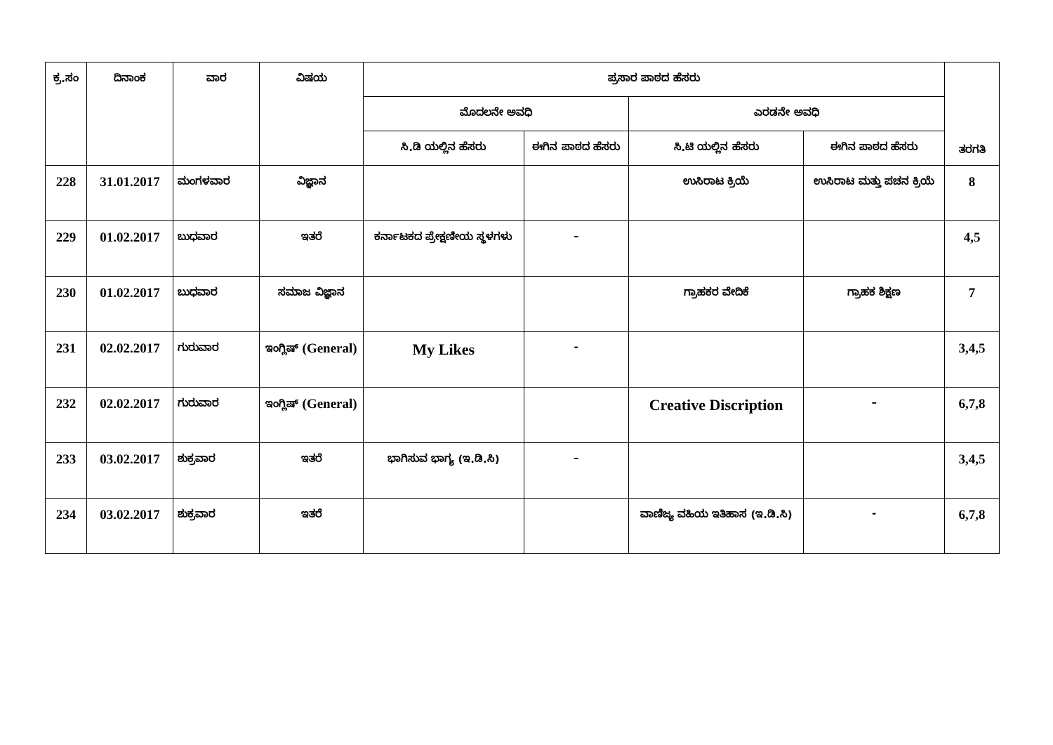| ಕ್ರ.ಸಂ | ದಿನಾಂಕ | ವಾರ | ವಿಷಯ | ಪ್ರಸಾರ ಪಾಠದ ಹೆಸರು | | | | ತರಗತಿ |
| --- | --- | --- | --- | --- | --- | --- | --- | --- |
| | | | | ಮೊದಲನೇ ಅವಧಿ | | ಎರಡನೇ ಅವಧಿ | | |
| | | | | ಸಿ.ಡಿ ಯಲ್ಲಿನ ಹೆಸರು | ಈಗಿನ ಪಾಠದ ಹೆಸರು | ಸಿ.ಟಿ ಯಲ್ಲಿನ ಹೆಸರು | ಈಗಿನ ಪಾಠದ ಹೆಸರು | |
| 228 | 31.01.2017 | ಮಂಗಳವಾರ | ವಿಜ್ಞಾನ | | | ಉಸಿರಾಟ ಕ್ರಿಯೆ | ಉಸಿರಾಟ ಮತ್ತು ಪಚನ ಕ್ರಿಯೆ | 8 |
| 229 | 01.02.2017 | ಬುಧವಾರ | ಇತರೆ | ಕರ್ನಾಟಕದ ಪ್ರೇಕ್ಷಣೀಯ ಸ್ಥಳಗಳು | – | | | 4,5 |
| 230 | 01.02.2017 | ಬುಧವಾರ | ಸಮಾಜ ವಿಜ್ಞಾನ | | | ಗ್ರಾಹಕರ ವೇದಿಕೆ | ಗ್ರಾಹಕ ಶಿಕ್ಷಣ | 7 |
| 231 | 02.02.2017 | ಗುರುವಾರ | ಇಂಗ್ಲಿಷ್ (General) | My Likes | - | | | 3,4,5 |
| 232 | 02.02.2017 | ಗುರುವಾರ | ಇಂಗ್ಲಿಷ್ (General) | | | Creative Discription | – | 6,7,8 |
| 233 | 03.02.2017 | ಶುಕ್ರವಾರ | ಇತರೆ | ಭಾಗಿಸುವ ಭಾಗ್ಯ (ಇ.ಡಿ.ಸಿ) | – | | | 3,4,5 |
| 234 | 03.02.2017 | ಶುಕ್ರವಾರ | ಇತರೆ | | | ವಾಣಿಜ್ಯ ವಹಿಯ ಇತಿಹಾಸ (ಇ.ಡಿ.ಸಿ) | - | 6,7,8 |